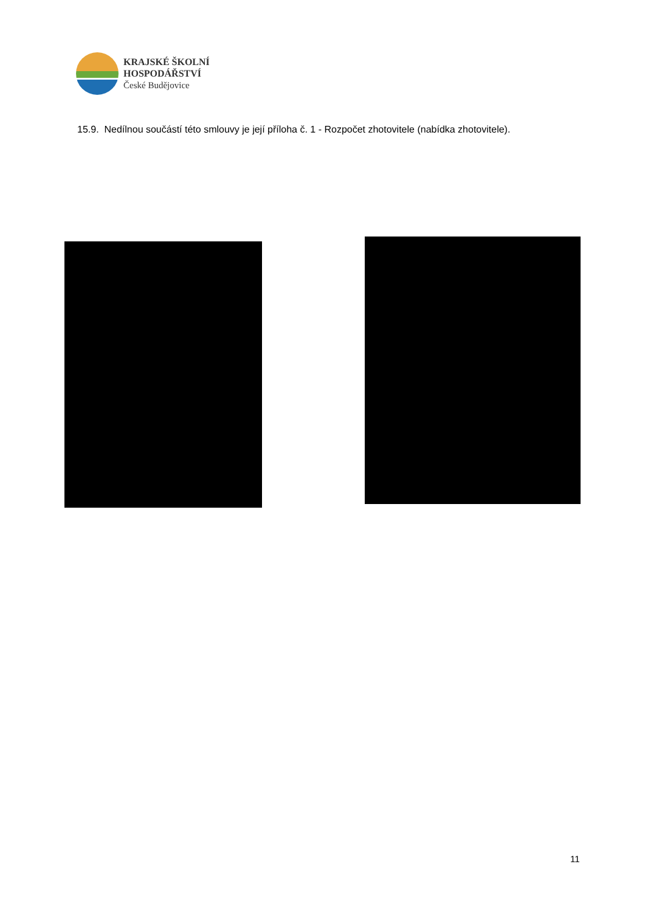KRAJSKÉ ŠKOLNÍ
HOSPODÁŘSTVÍ
České Budějovice
15.9. Nedílnou součástí této smlouvy je její příloha č. 1 - Rozpočet zhotovitele (nabídka zhotovitele).
11